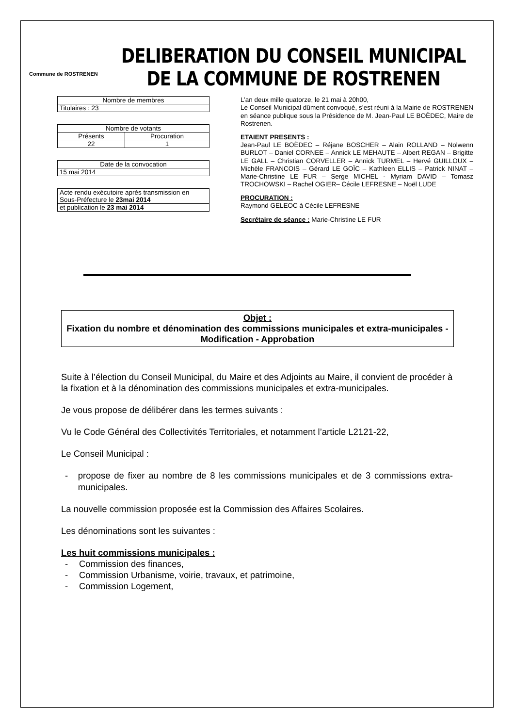Commune de ROSTRENEN
DELIBERATION DU CONSEIL MUNICIPAL
DE LA COMMUNE DE ROSTRENEN
| Nombre de membres |
| Titulaires : 23 |
| Nombre de votants | |
| Présents | Procuration |
| 22 | 1 |
| Date de la convocation |
| 15 mai 2014 |
| Acte rendu exécutoire après transmission en Sous-Préfecture le 23mai 2014 |
| et publication le 23 mai 2014 |
L’an deux mille quatorze, le 21 mai à 20h00,
Le Conseil Municipal dûment convoqué, s’est réuni à la Mairie de ROSTRENEN en séance publique sous la Présidence de M. Jean-Paul LE BOËDEC, Maire de Rostrenen.
ETAIENT PRESENTS :
Jean-Paul LE BOËDEC – Réjane BOSCHER – Alain ROLLAND – Nolwenn BURLOT – Daniel CORNEE – Annick LE MEHAUTE – Albert REGAN – Brigitte LE GALL – Christian CORVELLER – Annick TURMEL – Hervé GUILLOUX – Michèle FRANCOIS – Gérard LE GOÏC – Kathleen ELLIS – Patrick NINAT – Marie-Christine LE FUR – Serge MICHEL - Myriam DAVID – Tomasz TROCHOWSKI – Rachel OGIER– Cécile LEFRESNE – Noël LUDE
PROCURATION :
Raymond GELEOC à Cécile LEFRESNE
Secrétaire de séance : Marie-Christine LE FUR
Objet :
Fixation du nombre et dénomination des commissions municipales et extra-municipales - Modification - Approbation
Suite à l’élection du Conseil Municipal, du Maire et des Adjoints au Maire, il convient de procéder à la fixation et à la dénomination des commissions municipales et extra-municipales.
Je vous propose de délibérer dans les termes suivants :
Vu le Code Général des Collectivités Territoriales, et notamment l’article L2121-22,
Le Conseil Municipal :
- propose de fixer au nombre de 8 les commissions municipales et de 3 commissions extra-municipales.
La nouvelle commission proposée est la Commission des Affaires Scolaires.
Les dénominations sont les suivantes :
Les huit commissions municipales :
- Commission des finances,
- Commission Urbanisme, voirie, travaux, et patrimoine,
- Commission Logement,